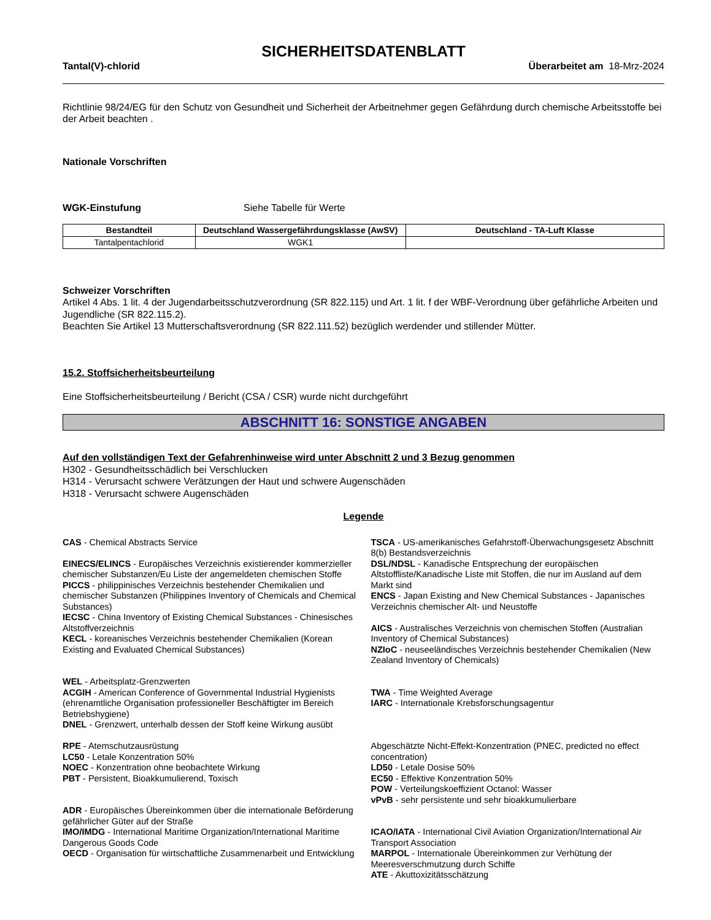SICHERHEITSDATENBLATT
Tantal(V)-chlorid Überarbeitet am 18-Mrz-2024
Richtlinie 98/24/EG für den Schutz von Gesundheit und Sicherheit der Arbeitnehmer gegen Gefährdung durch chemische Arbeitsstoffe bei der Arbeit beachten .
Nationale Vorschriften
WGK-Einstufung Siehe Tabelle für Werte
| Bestandteil | Deutschland Wassergefährdungsklasse (AwSV) | Deutschland - TA-Luft Klasse |
| --- | --- | --- |
| Tantalpentachlorid | WGK1 | |
Schweizer Vorschriften
Artikel 4 Abs. 1 lit. 4 der Jugendarbeitsschutzverordnung (SR 822.115) und Art. 1 lit. f der WBF-Verordnung über gefährliche Arbeiten und Jugendliche (SR 822.115.2).
Beachten Sie Artikel 13 Mutterschaftsverordnung (SR 822.111.52) bezüglich werdender und stillender Mütter.
15.2. Stoffsicherheitsbeurteilung
Eine Stoffsicherheitsbeurteilung / Bericht (CSA / CSR) wurde nicht durchgeführt
ABSCHNITT 16: SONSTIGE ANGABEN
Auf den vollständigen Text der Gefahrenhinweise wird unter Abschnitt 2 und 3 Bezug genommen
H302 - Gesundheitsschädlich bei Verschlucken
H314 - Verursacht schwere Verätzungen der Haut und schwere Augenschäden
H318 - Verursacht schwere Augenschäden
Legende
CAS - Chemical Abstracts Service
EINECS/ELINCS - Europäisches Verzeichnis existierender kommerzieller chemischer Substanzen/Eu Liste der angemeldeten chemischen Stoffe
PICCS - philippinisches Verzeichnis bestehender Chemikalien und chemischer Substanzen (Philippines Inventory of Chemicals and Chemical Substances)
IECSC - China Inventory of Existing Chemical Substances - Chinesisches Altstoffverzeichnis
KECL - koreanisches Verzeichnis bestehender Chemikalien (Korean Existing and Evaluated Chemical Substances)
WEL - Arbeitsplatz-Grenzwerten
ACGIH - American Conference of Governmental Industrial Hygienists (ehrenamtliche Organisation professioneller Beschäftigter im Bereich Betriebshygiene)
DNEL - Grenzwert, unterhalb dessen der Stoff keine Wirkung ausübt
RPE - Atemschutzausrüstung
LC50 - Letale Konzentration 50%
NOEC - Konzentration ohne beobachtete Wirkung
PBT - Persistent, Bioakkumulierend, Toxisch
ADR - Europäisches Übereinkommen über die internationale Beförderung gefährlicher Güter auf der Straße
IMO/IMDG - International Maritime Organization/International Maritime Dangerous Goods Code
OECD - Organisation für wirtschaftliche Zusammenarbeit und Entwicklung
TSCA - US-amerikanisches Gefahrstoff-Überwachungsgesetz Abschnitt 8(b) Bestandsverzeichnis
DSL/NDSL - Kanadische Entsprechung der europäischen Altstoffliste/Kanadische Liste mit Stoffen, die nur im Ausland auf dem Markt sind
ENCS - Japan Existing and New Chemical Substances - Japanisches Verzeichnis chemischer Alt- und Neustoffe
AICS - Australisches Verzeichnis von chemischen Stoffen (Australian Inventory of Chemical Substances)
NZIoC - neuseeländisches Verzeichnis bestehender Chemikalien (New Zealand Inventory of Chemicals)
TWA - Time Weighted Average
IARC - Internationale Krebsforschungsagentur
Abgeschätzte Nicht-Effekt-Konzentration (PNEC, predicted no effect concentration)
LD50 - Letale Dosise 50%
EC50 - Effektive Konzentration 50%
POW - Verteilungskoeffizient Octanol: Wasser
vPvB - sehr persistente und sehr bioakkumulierbare
ICAO/IATA - International Civil Aviation Organization/International Air Transport Association
MARPOL - Internationale Übereinkommen zur Verhütung der Meeresverschmutzung durch Schiffe
ATE - Akuttoxizitätsschätzung